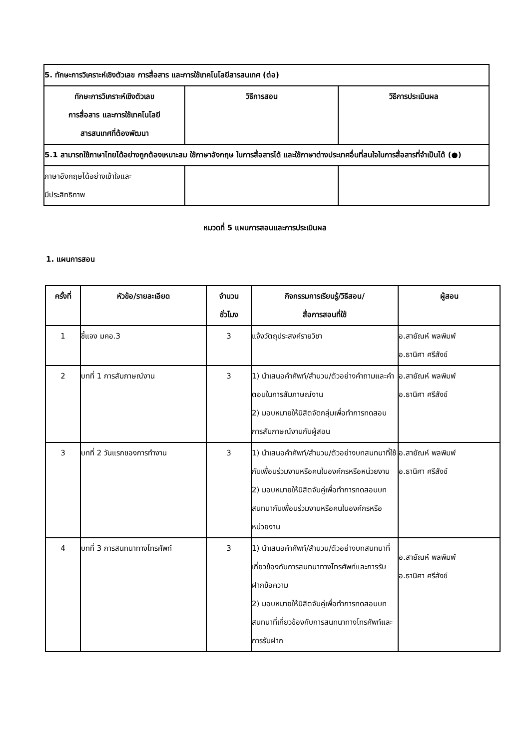| 5. ทักษะการวิเคราะห์เชิงตัวเลข การสื่อสาร และการใช้เทคโนโลยีสารสนเทศ (ต่อ) | | |
| --- | --- | --- |
| ทักษะการวิเคราะห์เชิงตัวเลข การสื่อสาร และการใช้เทคโนโลยี สารสนเทศที่ต้องพัฒนา | วิธีการสอน | วิธีการประเมินผล |
| 5.1 สามารถใช้ภาษาไทยได้อย่างถูกต้องเหมาะสม ใช้ภาษาอังกฤษ ในการสื่อสารได้ และใช้ภาษาต่างประเทศอื่นที่สนใจในการสื่อสารที่จำเป็นได้ (●) | | |
| ภาษาอังกฤษได้อย่างเข้าใจและ มีประสิทธิภาพ | | |
หมวดที่ 5 แผนการสอนและการประเมินผล
1. แผนการสอน
| ครั้งที่ | หัวข้อ/รายละเอียด | จำนวน ชั่วโมง | กิจกรรมการเรียนรู้/วิธีสอน/ สื่อการสอนที่ใช้ | ผู้สอน |
| --- | --- | --- | --- | --- |
| 1 | ชี้แจง มคอ.3 | 3 | แจ้งวัตถุประสงค์รายวิชา | อ.สายัณห์ พลพิมพ์ อ.ธานิศา ศรีสังข์ |
| 2 | บทที่ 1 การสัมภาษณ์งาน | 3 | 1) นำเสนอคำศัพท์/สำนวน/ตัวอย่างคำถามและคำตอบในการสัมภาษณ์งาน 2) มอบหมายให้นิสิตจัดกลุ่มเพื่อทำการทดสอบการสัมภาษณ์งานกับผู้สอน | อ.สายัณห์ พลพิมพ์ อ.ธานิศา ศรีสังข์ |
| 3 | บทที่ 2 วันแรกของการทำงาน | 3 | 1) นำเสนอคำศัพท์/สำนวน/ตัวอย่างบทสนทนาที่ใช้กับเพื่อนร่วมงานหรือคนในองค์กรหรือหน่วยงาน 2) มอบหมายให้นิสิตจับคู่เพื่อทำการทดสอบบทสนทนากับเพื่อนร่วมงานหรือคนในองค์กรหรือหน่วยงาน | อ.สายัณห์ พลพิมพ์ อ.ธานิศา ศรีสังข์ |
| 4 | บทที่ 3 การสนทนาทางโทรศัพท์ | 3 | 1) นำเสนอคำศัพท์/สำนวน/ตัวอย่างบทสนทนาที่เกี่ยวข้องกับการสนทนาทางโทรศัพท์และการรับฝากข้อความ 2) มอบหมายให้นิสิตจับคู่เพื่อทำการทดสอบบทสนทนาที่เกี่ยวข้องกับการสนทนาทางโทรศัพท์และการรับฝาก | อ.สายัณห์ พลพิมพ์ อ.ธานิศา ศรีสังข์ |